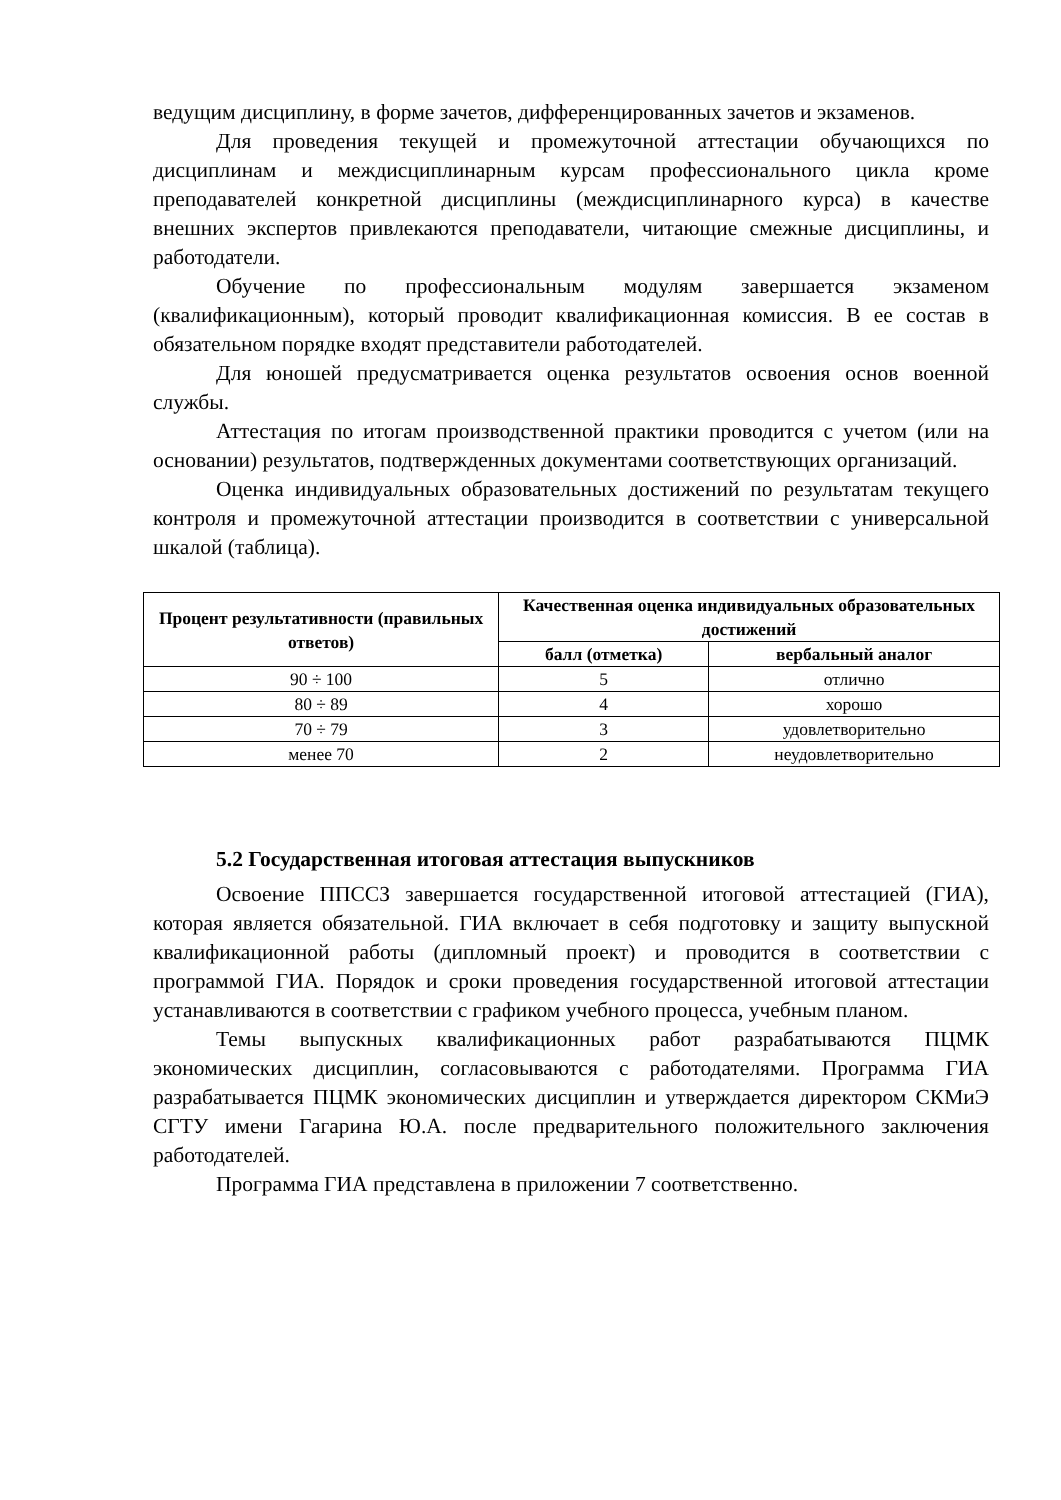ведущим дисциплину, в форме зачетов, дифференцированных зачетов и экзаменов.
Для проведения текущей и промежуточной аттестации обучающихся по дисциплинам и междисциплинарным курсам профессионального цикла кроме преподавателей конкретной дисциплины (междисциплинарного курса) в качестве внешних экспертов привлекаются преподаватели, читающие смежные дисциплины, и работодатели.
Обучение по профессиональным модулям завершается экзаменом (квалификационным), который проводит квалификационная комиссия. В ее состав в обязательном порядке входят представители работодателей.
Для юношей предусматривается оценка результатов освоения основ военной службы.
Аттестация по итогам производственной практики проводится с учетом (или на основании) результатов, подтвержденных документами соответствующих организаций.
Оценка индивидуальных образовательных достижений по результатам текущего контроля и промежуточной аттестации производится в соответствии с универсальной шкалой (таблица).
| Процент результативности (правильных ответов) | Качественная оценка индивидуальных образовательных достижений | |
| --- | --- | --- |
| | балл (отметка) | вербальный аналог |
| 90 ÷ 100 | 5 | отлично |
| 80 ÷ 89 | 4 | хорошо |
| 70 ÷ 79 | 3 | удовлетворительно |
| менее 70 | 2 | неудовлетворительно |
5.2 Государственная итоговая аттестация выпускников
Освоение ППССЗ завершается государственной итоговой аттестацией (ГИА), которая является обязательной. ГИА включает в себя подготовку и защиту выпускной квалификационной работы (дипломный проект) и проводится в соответствии с программой ГИА. Порядок и сроки проведения государственной итоговой аттестации устанавливаются в соответствии с графиком учебного процесса, учебным планом.
Темы выпускных квалификационных работ разрабатываются ПЦМК экономических дисциплин, согласовываются с работодателями. Программа ГИА разрабатывается ПЦМК экономических дисциплин и утверждается директором СКМиЭ СГТУ имени Гагарина Ю.А. после предварительного положительного заключения работодателей.
Программа ГИА представлена в приложении 7 соответственно.